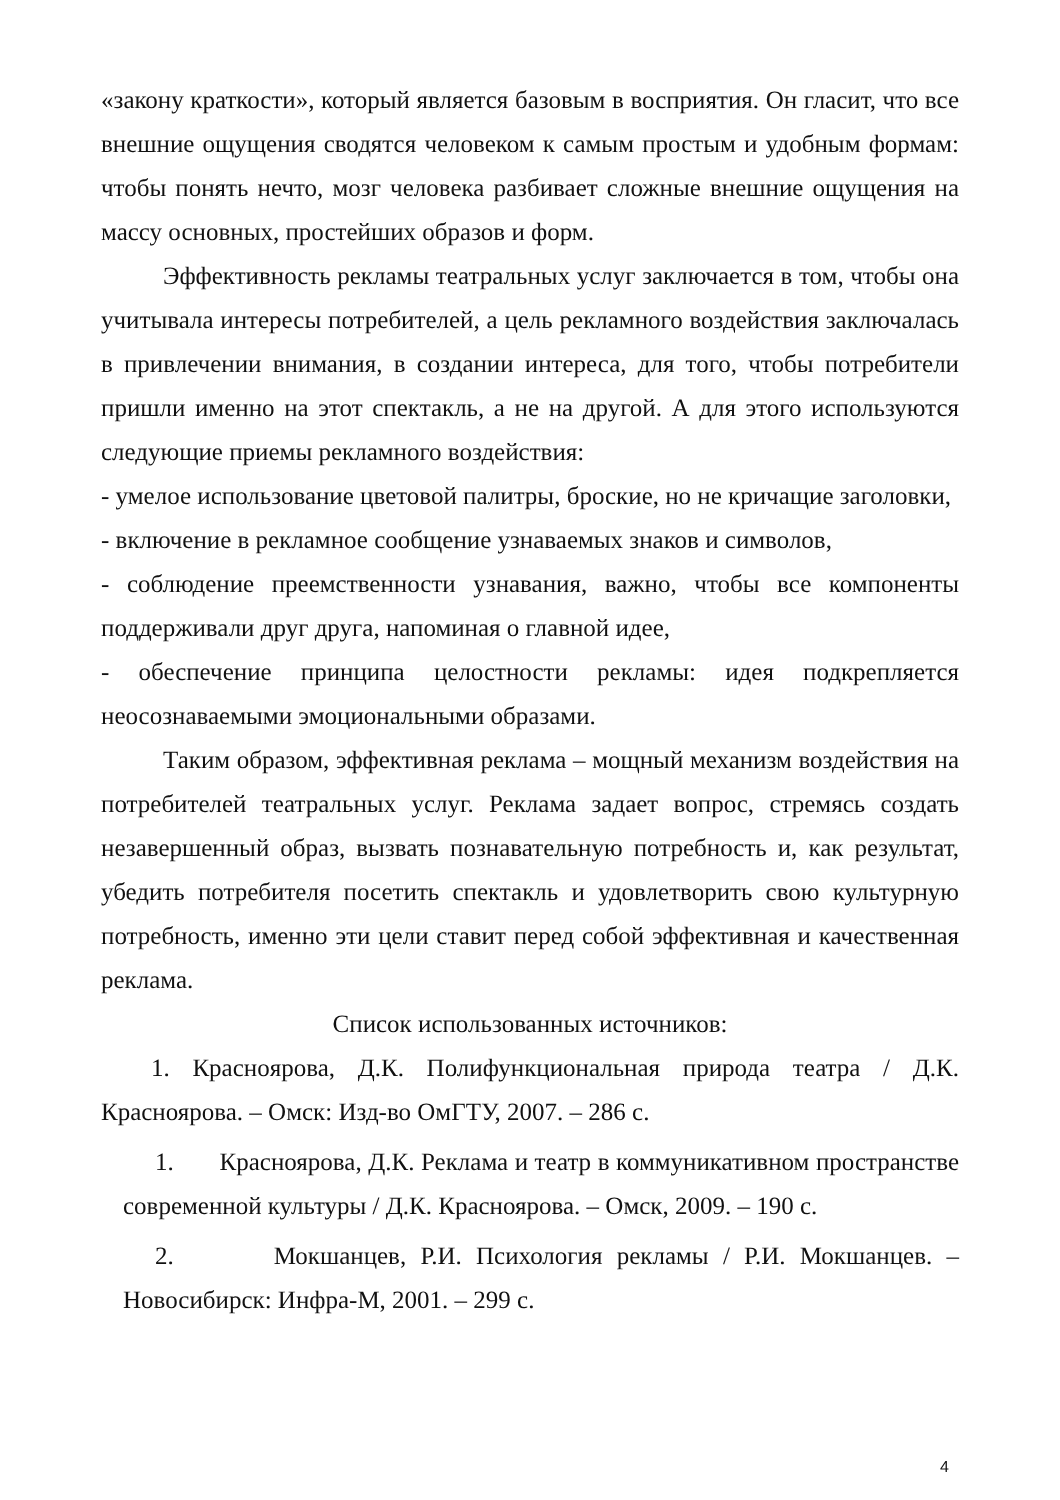«закону краткости», который является базовым в восприятия. Он гласит, что все внешние ощущения сводятся человеком к самым простым и удобным формам: чтобы понять нечто, мозг человека разбивает сложные внешние ощущения на массу основных, простейших образов и форм.
Эффективность рекламы театральных услуг заключается в том, чтобы она учитывала интересы потребителей, а цель рекламного воздействия заключалась в привлечении внимания, в создании интереса, для того, чтобы потребители пришли именно на этот спектакль, а не на другой. А для этого используются следующие приемы рекламного воздействия:
- умелое использование цветовой палитры, броские, но не кричащие заголовки,
- включение в рекламное сообщение узнаваемых знаков и символов,
- соблюдение преемственности узнавания, важно, чтобы все компоненты поддерживали друг друга, напоминая о главной идее,
- обеспечение принципа целостности рекламы: идея подкрепляется неосознаваемыми эмоциональными образами.
Таким образом, эффективная реклама – мощный механизм воздействия на потребителей театральных услуг. Реклама задает вопрос, стремясь создать незавершенный образ, вызвать познавательную потребность и, как результат, убедить потребителя посетить спектакль и удовлетворить свою культурную потребность, именно эти цели ставит перед собой эффективная и качественная реклама.
Список использованных источников:
1. Краснoярова, Д.К. Полифункциональная природа театра / Д.К. Красноярова. – Омск: Изд-во ОмГТУ, 2007. – 286 с.
1. Красноярова, Д.К. Реклама и театр в коммуникативном пространстве современной культуры / Д.К. Красноярова. – Омск, 2009. – 190 с.
2. Мокшанцев, Р.И. Психология рекламы / Р.И. Мокшанцев. – Новосибирск: Инфра-М, 2001. – 299 с.
4